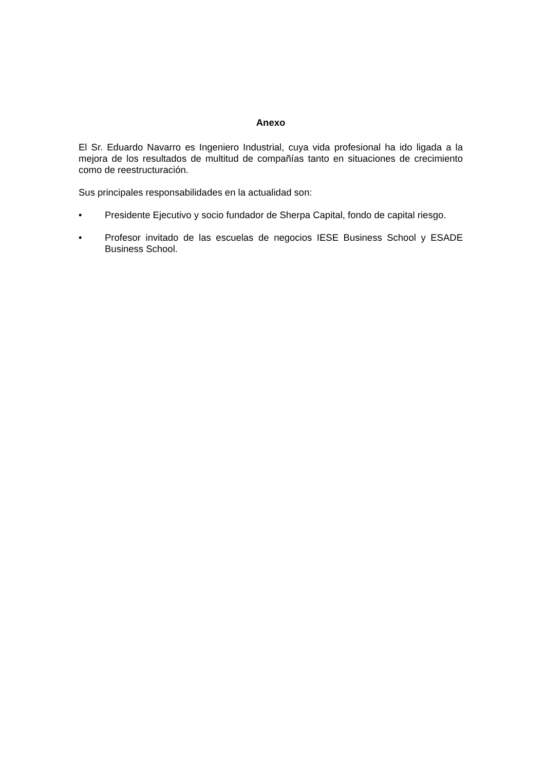Anexo
El Sr. Eduardo Navarro es Ingeniero Industrial, cuya vida profesional ha ido ligada a la mejora de los resultados de multitud de compañías tanto en situaciones de crecimiento como de reestructuración.
Sus principales responsabilidades en la actualidad son:
• Presidente Ejecutivo y socio fundador de Sherpa Capital, fondo de capital riesgo.
• Profesor invitado de las escuelas de negocios IESE Business School y ESADE Business School.